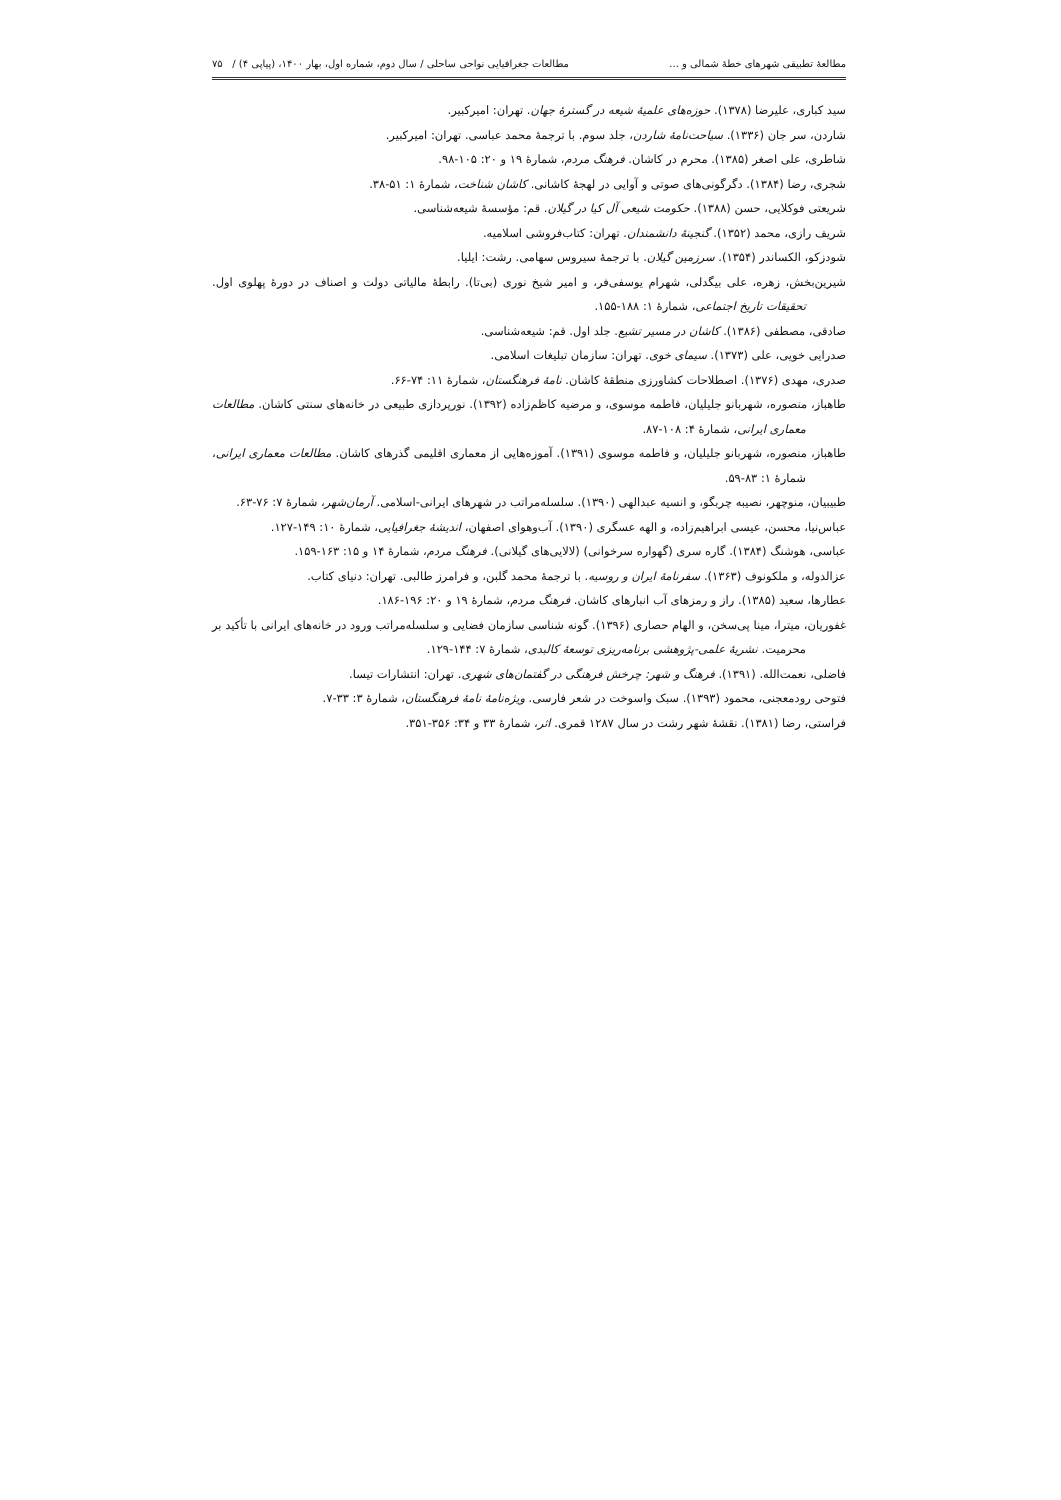مطالعهٔ تطبیقی شهرهای خطهٔ شمالی و ... مطالعات جغرافیایی نواحی ساحلی / سال دوم، شماره اول، بهار ۱۴۰۰، (پیاپی ۴) / ۷۵
سید کباری، علیرضا (۱۳۷۸). حوزه‌های علمیهٔ شیعه در گسترهٔ جهان. تهران: امیرکبیر.
شاردن، سر جان (۱۳۳۶). سیاحت‌نامهٔ شاردن، جلد سوم. با ترجمهٔ محمد عباسی. تهران: امیرکبیر.
شاطری، علی اصغر (۱۳۸۵). محرم در کاشان. فرهنگ مردم، شمارهٔ ۱۹ و ۲۰: ۱۰۵-۹۸.
شجری، رضا (۱۳۸۴). دگرگونی‌های صوتی و آوایی در لهجهٔ کاشانی. کاشان شناخت، شمارهٔ ۱: ۵۱-۳۸.
شریعتی فوکلایی، حسن (۱۳۸۸). حکومت شیعی آل کیا در گیلان. قم: مؤسسهٔ شیعه‌شناسی.
شریف رازی، محمد (۱۳۵۲). گنجینهٔ دانشمندان. تهران: کتاب‌فروشی اسلامیه.
شودزکو، الکساندر (۱۳۵۴). سرزمین گیلان. با ترجمهٔ سیروس سهامی. رشت: ایلیا.
شیرین‌بخش، زهره، علی بیگدلی، شهرام یوسفی‌فر، و امیر شیخ نوری (بی‌تا). رابطهٔ مالیاتی دولت و اصناف در دورهٔ پهلوی اول. تحقیقات تاریخ اجتماعی، شمارهٔ ۱: ۱۸۸-۱۵۵.
صادقی، مصطفی (۱۳۸۶). کاشان در مسیر تشیع. جلد اول. قم: شیعه‌شناسی.
صدرایی خویی، علی (۱۳۷۳). سیمای خوی. تهران: سازمان تبلیغات اسلامی.
صدری، مهدی (۱۳۷۶). اصطلاحات کشاورزی منطقهٔ کاشان. نامهٔ فرهنگستان، شمارهٔ ۱۱: ۷۴-۶۶.
طاهباز، منصوره، شهربانو جلیلیان، فاطمه موسوی، و مرضیه کاظم‌زاده (۱۳۹۲). نورپردازی طبیعی در خانه‌های سنتی کاشان. مطالعات معماری ایرانی، شمارهٔ ۴: ۱۰۸-۸۷.
طاهباز، منصوره، شهربانو جلیلیان، و فاطمه موسوی (۱۳۹۱). آموزه‌هایی از معماری اقلیمی گذرهای کاشان. مطالعات معماری ایرانی، شمارهٔ ۱: ۸۳-۵۹.
طبیبیان، منوچهر، نصیبه چربگو، و انسیه عبدالهی (۱۳۹۰). سلسله‌مراتب در شهرهای ایرانی-اسلامی. آرمان‌شهر، شمارهٔ ۷: ۷۶-۶۳.
عباس‌نیا، محسن، عیسی ابراهیم‌زاده، و الهه عسگری (۱۳۹۰). آب‌وهوای اصفهان، اندیشهٔ جغرافیایی، شمارهٔ ۱۰: ۱۴۹-۱۲۷.
عباسی، هوشنگ (۱۳۸۴). گاره سری (گهواره سرخوانی) (لالایی‌های گیلانی). فرهنگ مردم، شمارهٔ ۱۴ و ۱۵: ۱۶۳-۱۵۹.
عزالدوله، و ملکونوف (۱۳۶۳). سفرنامهٔ ایران و روسیه. با ترجمهٔ محمد گلبن، و فرامرز طالبی. تهران: دنیای کتاب.
عطارها، سعید (۱۳۸۵). راز و رمزهای آب انبارهای کاشان. فرهنگ مردم، شمارهٔ ۱۹ و ۲۰: ۱۹۶-۱۸۶.
غفوریان، میترا، مینا پی‌سخن، و الهام حصاری (۱۳۹۶). گونه شناسی سازمان فضایی و سلسله‌مراتب ورود در خانه‌های ایرانی با تأکید بر محرمیت. نشریهٔ علمی-پژوهشی برنامه‌ریزی توسعهٔ کالبدی، شمارهٔ ۷: ۱۴۴-۱۲۹.
فاضلی، نعمت‌الله. (۱۳۹۱). فرهنگ و شهر: چرخش فرهنگی در گفتمان‌های شهری. تهران: انتشارات تیسا.
فتوحی رودمعجنی، محمود (۱۳۹۳). سبک واسوخت در شعر فارسی. ویژه‌نامهٔ نامهٔ فرهنگستان، شمارهٔ ۳: ۳۳-۷.
فراستی، رضا (۱۳۸۱). نقشهٔ شهر رشت در سال ۱۲۸۷ قمری. اثر، شمارهٔ ۳۳ و ۳۴: ۳۵۶-۳۵۱.